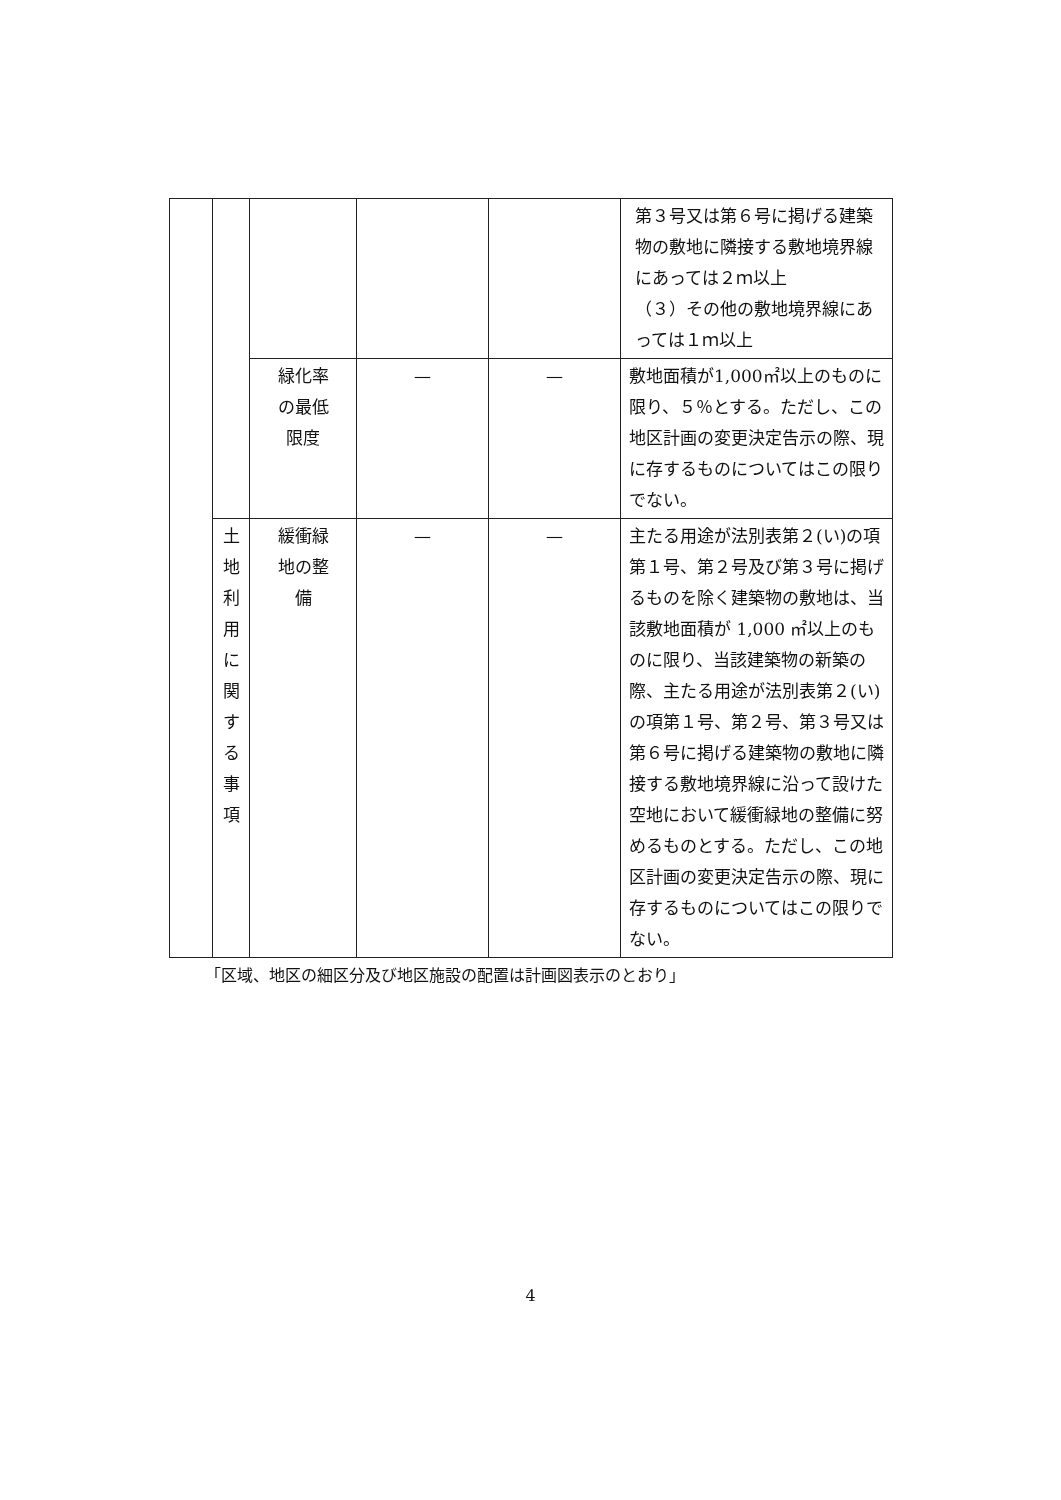| | | | | | 第３号又は第６号に掲げる建築物の敷地に隣接する敷地境界線にあっては２ｍ以上 （３）その他の敷地境界線にあっては１ｍ以上 |
| | | 緑化率 の最低 限度 | — | — | 敷地面積が1,000㎡以上のものに限り、５％とする。ただし、この地区計画の変更決定告示の際、現に存するものについてはこの限りでない。 |
| | 土 地 利 用 に 関 す る 事 項 | 緩衝緑 地の整 備 | — | — | 主たる用途が法別表第２(い)の項第１号、第２号及び第３号に掲げるものを除く建築物の敷地は、当該敷地面積が 1,000 ㎡以上のものに限り、当該建築物の新築の際、主たる用途が法別表第２(い)の項第１号、第２号、第３号又は第６号に掲げる建築物の敷地に隣接する敷地境界線に沿って設けた空地において緩衝緑地の整備に努めるものとする。ただし、この地区計画の変更決定告示の際、現に存するものについてはこの限りでない。 |
「区域、地区の細区分及び地区施設の配置は計画図表示のとおり」
4